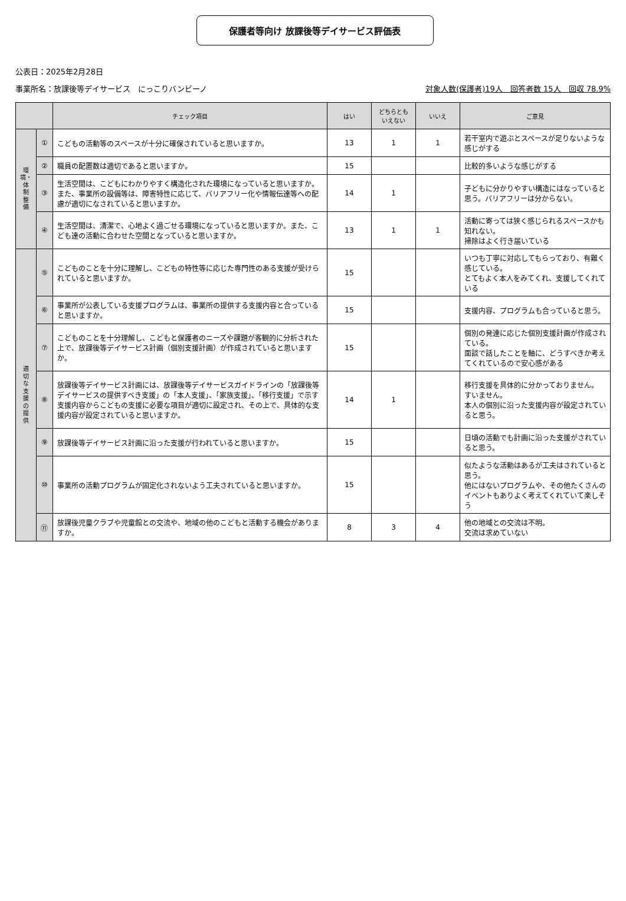保護者等向け 放課後等デイサービス評価表
公表日：2025年2月28日
事業所名：放課後等デイサービス　にっこりバンビーノ 対象人数(保護者)19人　回答者数 15人　回収 78.9%
| | | チェック項目 | はい | どちらとも いえない | いいえ | ご意見 |
| --- | --- | --- | --- | --- | --- | --- |
| 環 境・ 体 制 整 備 | ① | こどもの活動等のスペースが十分に確保されていると思いますか。 | 13 | 1 | 1 | 若干室内で遊ぶとスペースが足りないような感じがする |
| | ② | 職員の配置数は適切であると思いますか。 | 15 | | | 比較的多いような感じがする |
| | ③ | 生活空間は、こどもにわかりやすく構造化された環境になっていると思いますか。また、事業所の設備等は、障害特性に応じて、バリアフリー化や情報伝達等への配慮が適切になされていると思いますか。 | 14 | 1 | | 子どもに分かりやすい構造にはなっていると思う。バリアフリーは分からない。 |
| | ④ | 生活空間は、清潔で、心地よく過ごせる環境になっていると思いますか。また、こども達の活動に合わせた空間となっていると思いますか。 | 13 | 1 | 1 | 活動に寄っては狭く感じられるスペースかも知れない。 掃除はよく行き届いている |
| 適 切 な 支 援 の 提 供 | ⑤ | こどものことを十分に理解し、こどもの特性等に応じた専門性のある支援が受けられていると思いますか。 | 15 | | | いつも丁寧に対応してもらっており、有難く感じている。 とてもよく本人をみてくれ、支援してくれている |
| | ⑥ | 事業所が公表している支援プログラムは、事業所の提供する支援内容と合っていると思いますか。 | 15 | | | 支援内容、プログラムも合っていると思う。 |
| | ⑦ | こどものことを十分理解し、こどもと保護者のニーズや課題が客観的に分析された上で、放課後等デイサービス計画（個別支援計画）が作成されていると思いますか。 | 15 | | | 個別の発達に応じた個別支援計画が作成されている。 面談で話したことを軸に、どうすべきか考えてくれているので安心感がある |
| | ⑧ | 放課後等デイサービス計画には、放課後等デイサービスガイドラインの「放課後等デイサービスの提供すべき支援」の「本人支援」、「家族支援」、「移行支援」で示す支援内容からこどもの支援に必要な項目が適切に設定され、その上で、具体的な支援内容が設定されていると思いますか。 | 14 | 1 | | 移行支援を具体的に分かっておりません。 すいません。 本人の個別に沿った支援内容が設定されていると思う。 |
| | ⑨ | 放課後等デイサービス計画に沿った支援が行われていると思いますか。 | 15 | | | 日頃の活動でも計画に沿った支援がされていると思う。 |
| | ⑩ | 事業所の活動プログラムが固定化されないよう工夫されていると思いますか。 | 15 | | | 似たような活動はあるが工夫はされていると思う。 他にはないプログラムや、その他たくさんのイベントもありよく考えてくれていて楽しそう |
| | ⑪ | 放課後児童クラブや児童館との交流や、地域の他のこどもと活動する機会がありますか。 | 8 | 3 | 4 | 他の地域との交流は不明。 交流は求めていない |